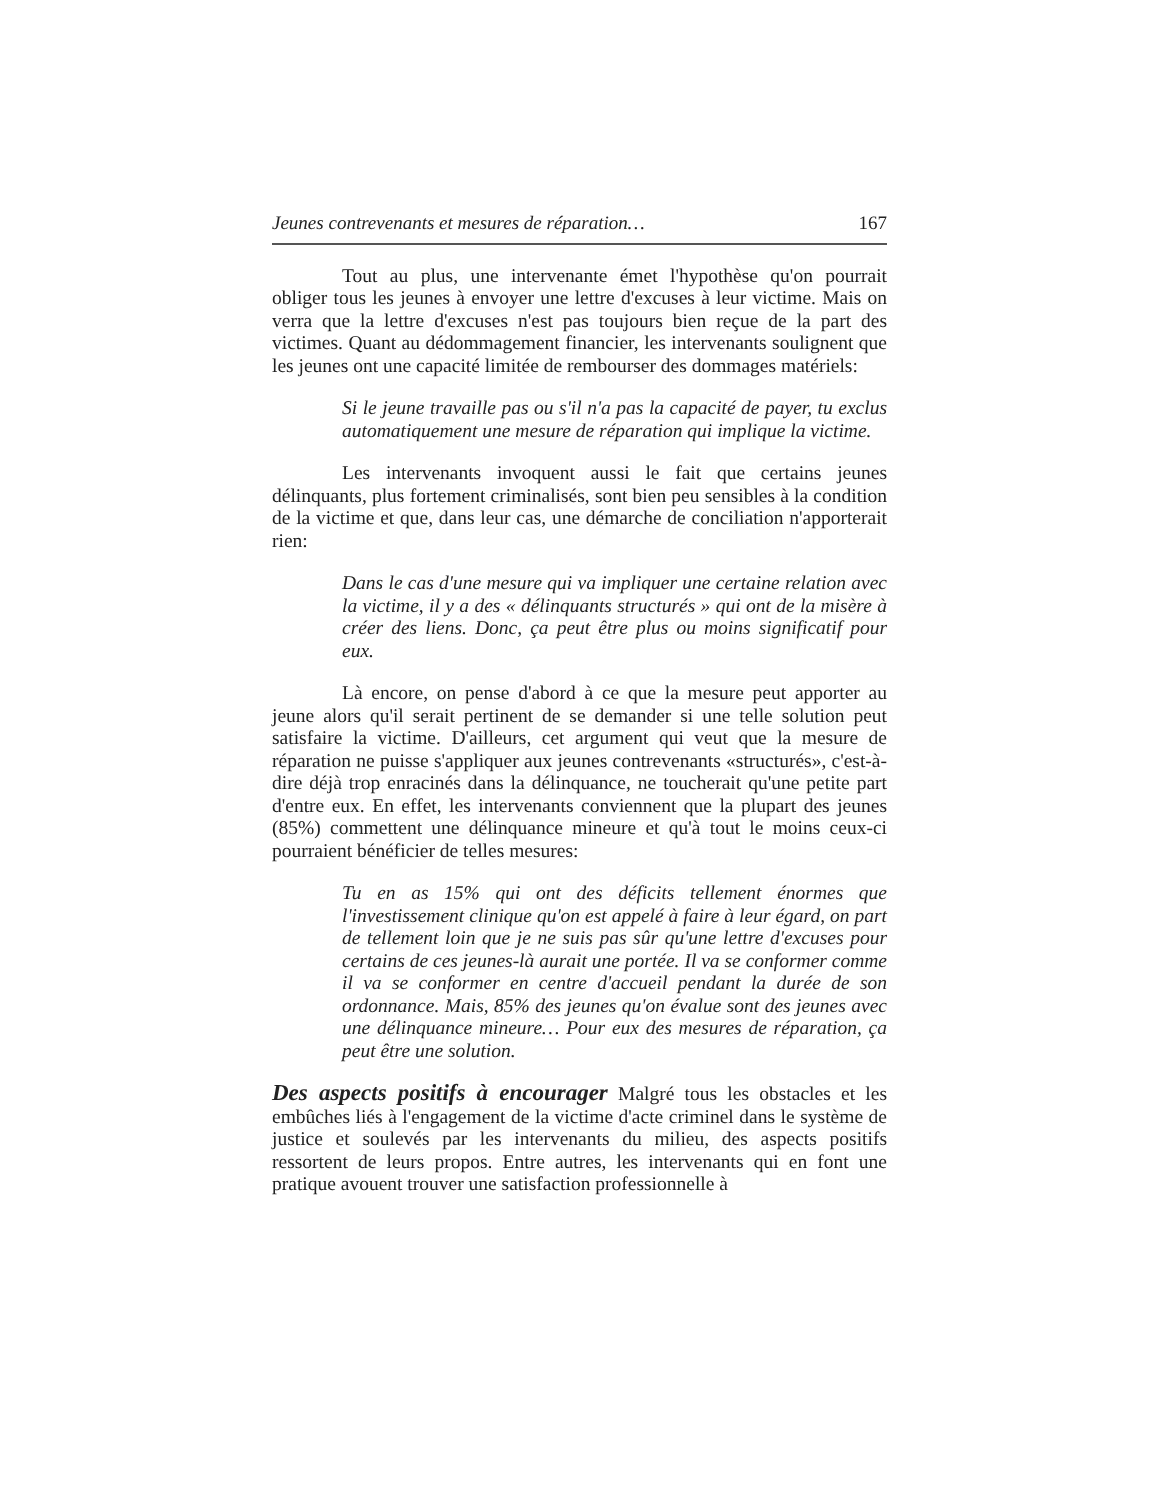Jeunes contrevenants et mesures de réparation… 167
Tout au plus, une intervenante émet l'hypothèse qu'on pourrait obliger tous les jeunes à envoyer une lettre d'excuses à leur victime. Mais on verra que la lettre d'excuses n'est pas toujours bien reçue de la part des victimes. Quant au dédommagement financier, les intervenants soulignent que les jeunes ont une capacité limitée de rembourser des dommages matériels:
Si le jeune travaille pas ou s'il n'a pas la capacité de payer, tu exclus automatiquement une mesure de réparation qui implique la victime.
Les intervenants invoquent aussi le fait que certains jeunes délinquants, plus fortement criminalisés, sont bien peu sensibles à la condition de la victime et que, dans leur cas, une démarche de conciliation n'apporterait rien:
Dans le cas d'une mesure qui va impliquer une certaine relation avec la victime, il y a des « délinquants structurés » qui ont de la misère à créer des liens. Donc, ça peut être plus ou moins significatif pour eux.
Là encore, on pense d'abord à ce que la mesure peut apporter au jeune alors qu'il serait pertinent de se demander si une telle solution peut satisfaire la victime. D'ailleurs, cet argument qui veut que la mesure de réparation ne puisse s'appliquer aux jeunes contrevenants «structurés», c'est-à-dire déjà trop enracinés dans la délinquance, ne toucherait qu'une petite part d'entre eux. En effet, les intervenants conviennent que la plupart des jeunes (85%) commettent une délinquance mineure et qu'à tout le moins ceux-ci pourraient bénéficier de telles mesures:
Tu en as 15% qui ont des déficits tellement énormes que l'investissement clinique qu'on est appelé à faire à leur égard, on part de tellement loin que je ne suis pas sûr qu'une lettre d'excuses pour certains de ces jeunes-là aurait une portée. Il va se conformer comme il va se conformer en centre d'accueil pendant la durée de son ordonnance. Mais, 85% des jeunes qu'on évalue sont des jeunes avec une délinquance mineure… Pour eux des mesures de réparation, ça peut être une solution.
Des aspects positifs à encourager Malgré tous les obstacles et les embûches liés à l'engagement de la victime d'acte criminel dans le système de justice et soulevés par les intervenants du milieu, des aspects positifs ressortent de leurs propos. Entre autres, les intervenants qui en font une pratique avouent trouver une satisfaction professionnelle à